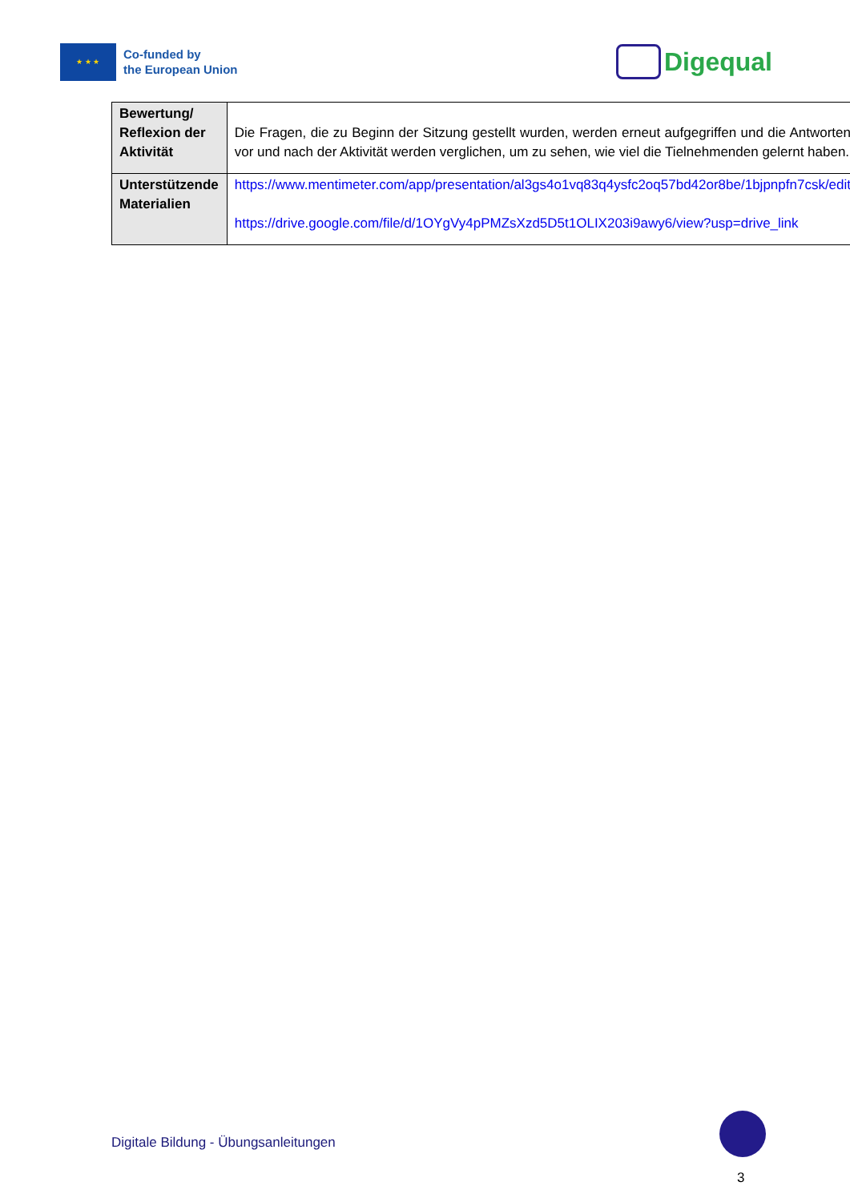★ ★ ★
Co-funded by
the European Union
Digequal
| Bewertung/ Reflexion der Aktivität | Die Fragen, die zu Beginn der Sitzung gestellt wurden, werden erneut aufgegriffen und die Antworten vor und nach der Aktivität werden verglichen, um zu sehen, wie viel die Tielnehmenden gelernt haben. |
| Unterstützende Materialien | https://www.mentimeter.com/app/presentation/al3gs4o1vq83q4ysfc2oq57bd42or8be/1bjpnpfn7csk/edit https://drive.google.com/file/d/1OYgVy4pPMZsXzd5D5t1OLIX203i9awy6/view?usp=drive_link |
Digitale Bildung - Übungsanleitungen
3